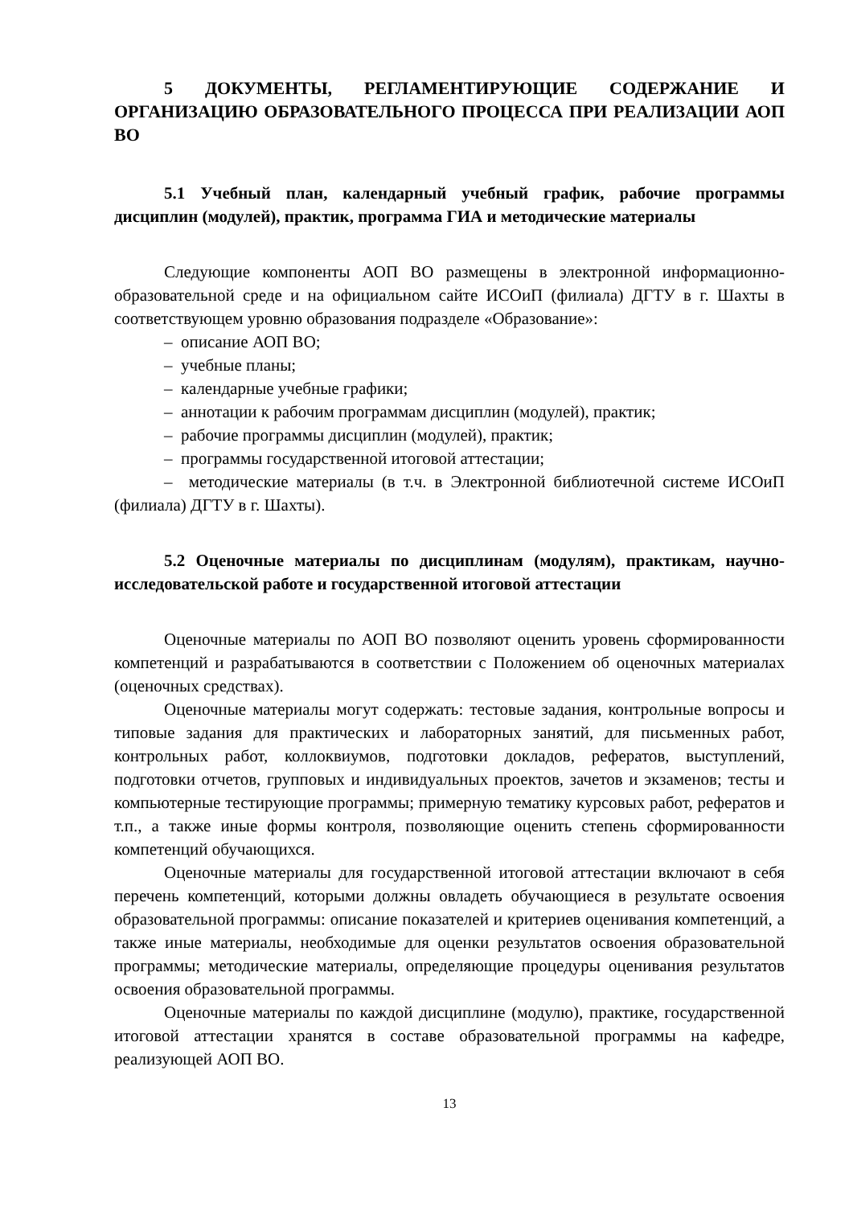5 ДОКУМЕНТЫ, РЕГЛАМЕНТИРУЮЩИЕ СОДЕРЖАНИЕ И ОРГАНИЗАЦИЮ ОБРАЗОВАТЕЛЬНОГО ПРОЦЕССА ПРИ РЕАЛИЗАЦИИ АОП ВО
5.1 Учебный план, календарный учебный график, рабочие программы дисциплин (модулей), практик, программа ГИА и методические материалы
Следующие компоненты АОП ВО размещены в электронной информационно-образовательной среде и на официальном сайте ИСОиП (филиала) ДГТУ в г. Шахты в соответствующем уровню образования подразделе «Образование»:
– описание АОП ВО;
– учебные планы;
– календарные учебные графики;
– аннотации к рабочим программам дисциплин (модулей), практик;
– рабочие программы дисциплин (модулей), практик;
– программы государственной итоговой аттестации;
– методические материалы (в т.ч. в Электронной библиотечной системе ИСОиП (филиала) ДГТУ в г. Шахты).
5.2 Оценочные материалы по дисциплинам (модулям), практикам, научно-исследовательской работе и государственной итоговой аттестации
Оценочные материалы по АОП ВО позволяют оценить уровень сформированности компетенций и разрабатываются в соответствии с Положением об оценочных материалах (оценочных средствах).
Оценочные материалы могут содержать: тестовые задания, контрольные вопросы и типовые задания для практических и лабораторных занятий, для письменных работ, контрольных работ, коллоквиумов, подготовки докладов, рефератов, выступлений, подготовки отчетов, групповых и индивидуальных проектов, зачетов и экзаменов; тесты и компьютерные тестирующие программы; примерную тематику курсовых работ, рефератов и т.п., а также иные формы контроля, позволяющие оценить степень сформированности компетенций обучающихся.
Оценочные материалы для государственной итоговой аттестации включают в себя перечень компетенций, которыми должны овладеть обучающиеся в результате освоения образовательной программы: описание показателей и критериев оценивания компетенций, а также иные материалы, необходимые для оценки результатов освоения образовательной программы; методические материалы, определяющие процедуры оценивания результатов освоения образовательной программы.
Оценочные материалы по каждой дисциплине (модулю), практике, государственной итоговой аттестации хранятся в составе образовательной программы на кафедре, реализующей АОП ВО.
13